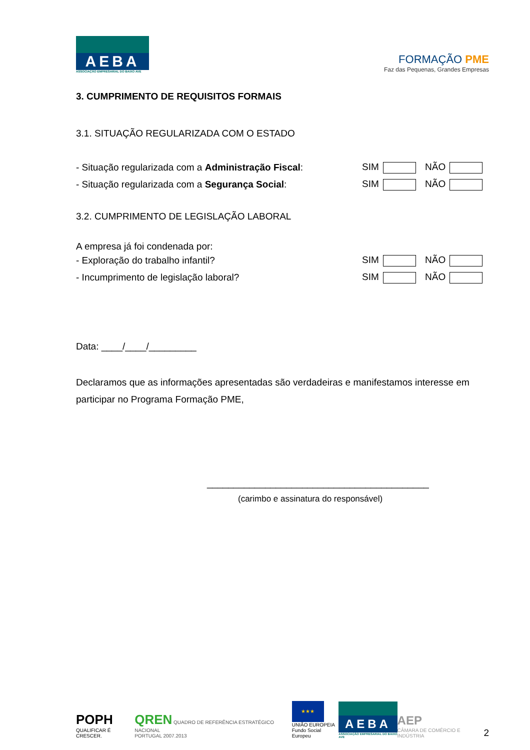AEBA
ASSOCIAÇÃO EMPRESARIAL DO BAIXO AVE
FORMAÇÃO PME
Faz das Pequenas, Grandes Empresas
3. CUMPRIMENTO DE REQUISITOS FORMAIS
3.1. SITUAÇÃO REGULARIZADA COM O ESTADO
- Situação regularizada com a Administração Fiscal: SIM NÃO
- Situação regularizada com a Segurança Social: SIM NÃO
3.2. CUMPRIMENTO DE LEGISLAÇÃO LABORAL
A empresa já foi condenada por:
- Exploração do trabalho infantil? SIM NÃO
- Incumprimento de legislação laboral? SIM NÃO
Data: ____/____/_________
Declaramos que as informações apresentadas são verdadeiras e manifestamos interesse em participar no Programa Formação PME,
__________________________________________
(carimbo e assinatura do responsável)
POPH
QUALIFICAR É CRESCER.
QREN QUADRO DE REFERÊNCIA ESTRATÉGICO NACIONAL
PORTUGAL 2007.2013
★★★
UNIÃO EUROPEIA
Fundo Social Europeu
AEBA
ASSOCIAÇÃO EMPRESARIAL DO BAIXO AVE
AEP
CÂMARA DE COMÉRCIO E INDÚSTRIA
2